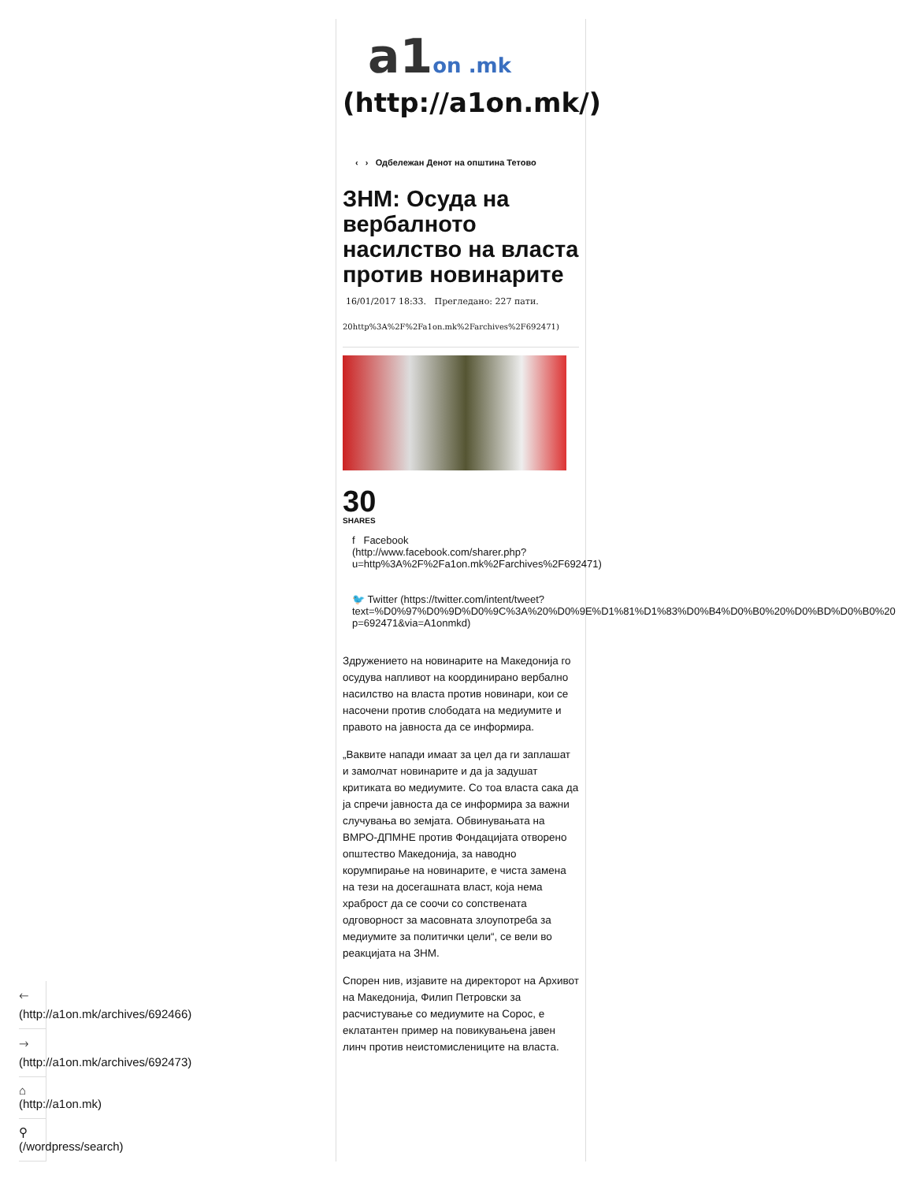a1on .mk
(http://a1on.mk/)
‹ › Одбележан Денот на општина Тетово
ЗНМ: Осуда на вербалното насилство на власта против новинарите
16/01/2017 18:33. Прегледано: 227 пати.
20http%3A%2F%2Fa1on.mk%2Farchives%2F692471)
30
SHARES
f Facebook
(http://www.facebook.com/sharer.php?
u=http%3A%2F%2Fa1on.mk%2Farchives%2F692471)
🐦 Twitter (https://twitter.com/intent/tweet?
text=%D0%97%D0%9D%D0%9C%3A%20%D0%9E%D1%81%D1%83%D0%B4%D0%B0%20%D0%BD%D0%B0%20
p=692471&via=A1onmkd)
Здружението на новинарите на Македонија го осудува напливот на координирано вербално насилство на власта против новинари, кои се насочени против слободата на медиумите и правото на јавноста да се информира.
„Ваквите напади имаат за цел да ги заплашат и замолчат новинарите и да ја задушат критиката во медиумите. Со тоа власта сака да ја спречи јавноста да се информира за важни случувања во земјата. Обвинувањата на ВМРО-ДПМНЕ против Фондацијата отворено општество Македонија, за наводно корумпирање на новинарите, е чиста замена на тези на досегашната власт, која нема храброст да се соочи со сопствената одговорност за масовната злоупотреба за медиумите за политички цели“, се вели во реакцијата на ЗНМ.
Спорен нив, изјавите на директорот на Архивот на Македонија, Филип Петровски за расчистување со медиумите на Сорос, е еклатантен пример на повикувањена јавен линч против неистомислениците на власта.
🡐
(http://a1on.mk/archives/692466)
🡒
(http://a1on.mk/archives/692473)
⌂
(http://a1on.mk)
⚲
(/wordpress/search)